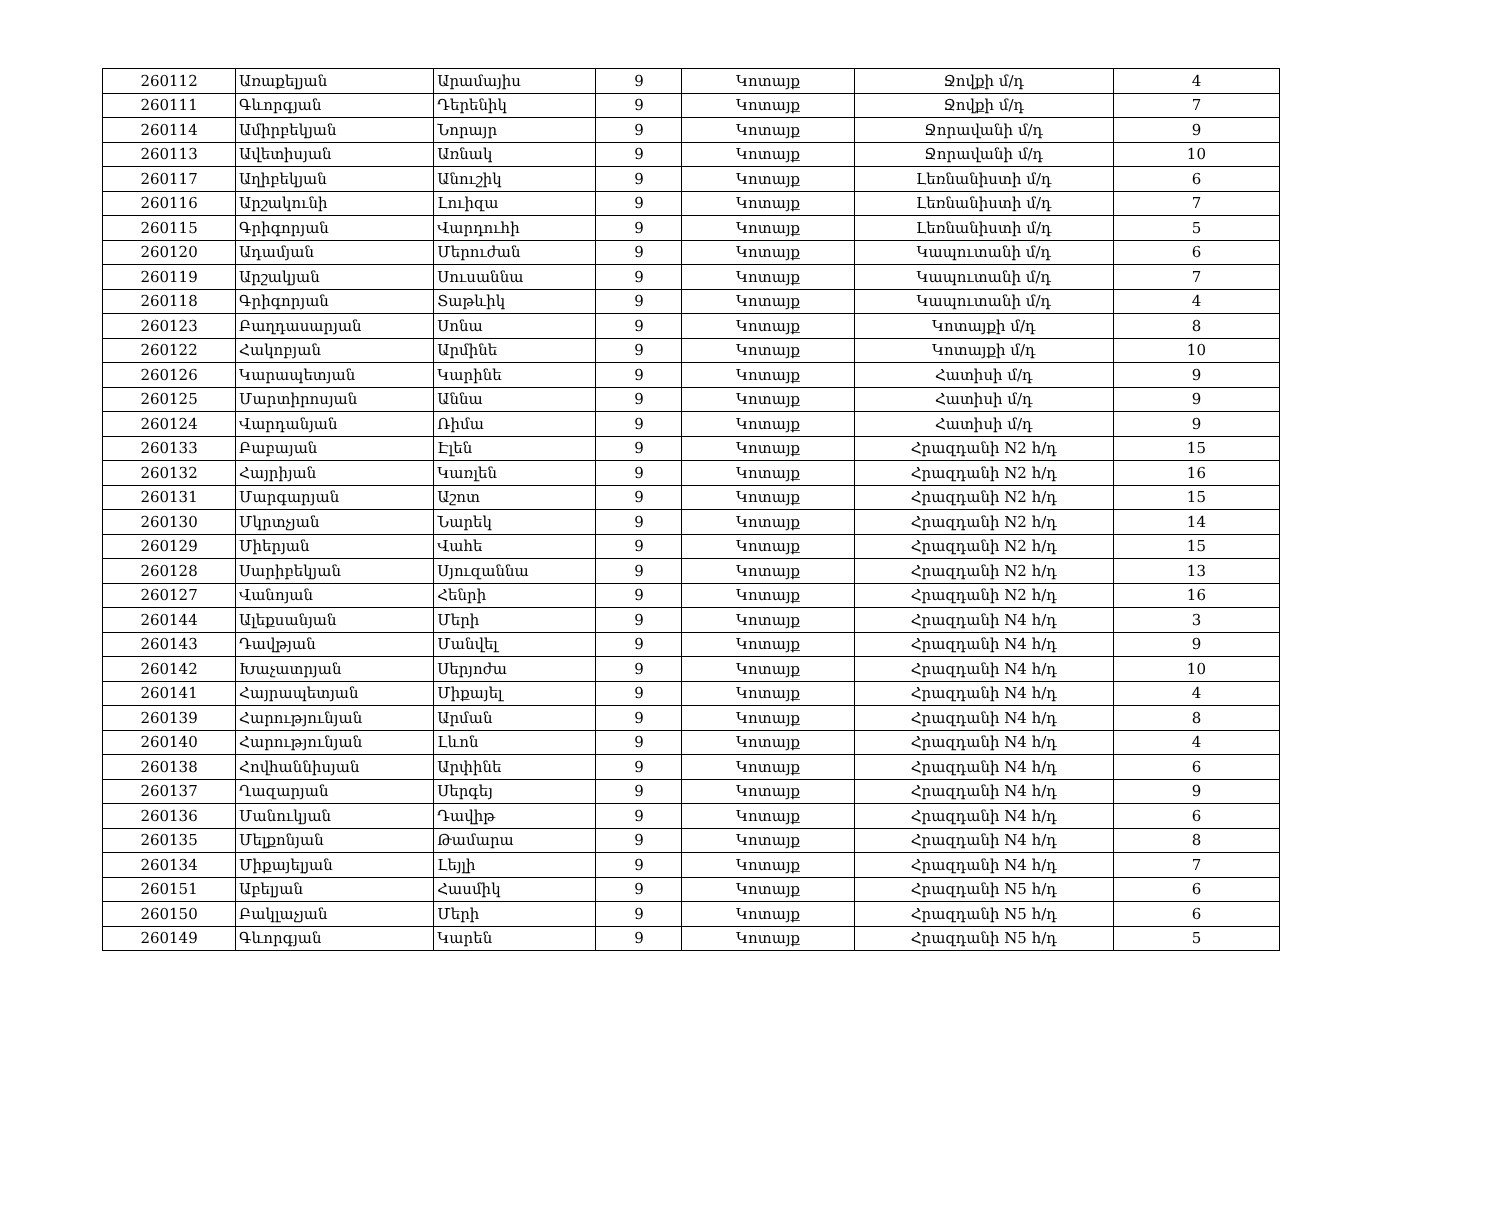| 260112 | Առաքելյան | Արամայիս | 9 | Կոտայք | Ջովքի մ/դ | 4 |
| 260111 | Գևորգյան | Դերենիկ | 9 | Կոտայք | Ջովքի մ/դ | 7 |
| 260114 | Ամիրբեկյան | Նորայր | 9 | Կոտայք | Ջորավանի մ/դ | 9 |
| 260113 | Ավետիսյան | Առնակ | 9 | Կոտայք | Ջորավանի մ/դ | 10 |
| 260117 | Աղիբեկյան | Անուշիկ | 9 | Կոտայք | Լեռնանիստի մ/դ | 6 |
| 260116 | Արշակունի | Լուիզա | 9 | Կոտայք | Լեռնանիստի մ/դ | 7 |
| 260115 | Գրիգորյան | Վարդուհի | 9 | Կոտայք | Լեռնանիստի մ/դ | 5 |
| 260120 | Ադամյան | Մերուժան | 9 | Կոտայք | Կապուտանի մ/դ | 6 |
| 260119 | Արշակյան | Սուսաննա | 9 | Կոտայք | Կապուտանի մ/դ | 7 |
| 260118 | Գրիգորյան | Տաթևիկ | 9 | Կոտայք | Կապուտանի մ/դ | 4 |
| 260123 | Բաղդասարյան | Սոնա | 9 | Կոտայք | Կոտայքի մ/դ | 8 |
| 260122 | Հակոբյան | Արմինե | 9 | Կոտայք | Կոտայքի մ/դ | 10 |
| 260126 | Կարապետյան | Կարինե | 9 | Կոտայք | Հատիսի մ/դ | 9 |
| 260125 | Մարտիրոսյան | Աննա | 9 | Կոտայք | Հատիսի մ/դ | 9 |
| 260124 | Վարդանյան | Ռիմա | 9 | Կոտայք | Հատիսի մ/դ | 9 |
| 260133 | Բաբայան | Էլեն | 9 | Կոտայք | Հրազդանի N2 հ/դ | 15 |
| 260132 | Հայրիյան | Կառլեն | 9 | Կոտայք | Հրազդանի N2 հ/դ | 16 |
| 260131 | Մարգարյան | Աշոտ | 9 | Կոտայք | Հրազդանի N2 հ/դ | 15 |
| 260130 | Մկրտչյան | Նարեկ | 9 | Կոտայք | Հրազդանի N2 հ/դ | 14 |
| 260129 | Միերյան | Վահե | 9 | Կոտայք | Հրազդանի N2 հ/դ | 15 |
| 260128 | Սարիբեկյան | Սյուզաննա | 9 | Կոտայք | Հրազդանի N2 հ/դ | 13 |
| 260127 | Վանոյան | Հենրի | 9 | Կոտայք | Հրազդանի N2 հ/դ | 16 |
| 260144 | Ալեքսանյան | Մերի | 9 | Կոտայք | Հրազդանի N4 հ/դ | 3 |
| 260143 | Դավթյան | Մանվել | 9 | Կոտայք | Հրազդանի N4 հ/դ | 9 |
| 260142 | Խաչատրյան | Սերյոժա | 9 | Կոտայք | Հրազդանի N4 հ/դ | 10 |
| 260141 | Հայրապետյան | Միքայել | 9 | Կոտայք | Հրազդանի N4 հ/դ | 4 |
| 260139 | Հարությունյան | Արման | 9 | Կոտայք | Հրազդանի N4 հ/դ | 8 |
| 260140 | Հարությունյան | Լևոն | 9 | Կոտայք | Հրազդանի N4 հ/դ | 4 |
| 260138 | Հովհաննիսյան | Արփինե | 9 | Կոտայք | Հրազդանի N4 հ/դ | 6 |
| 260137 | Ղազարյան | Սերգեյ | 9 | Կոտայք | Հրազդանի N4 հ/դ | 9 |
| 260136 | Մանուկյան | Դավիթ | 9 | Կոտայք | Հրազդանի N4 հ/դ | 6 |
| 260135 | Մելքոնյան | Թամարա | 9 | Կոտայք | Հրազդանի N4 հ/դ | 8 |
| 260134 | Միքայելյան | Լեյլի | 9 | Կոտայք | Հրազդանի N4 հ/դ | 7 |
| 260151 | Աբելյան | Հասմիկ | 9 | Կոտայք | Հրազդանի N5 հ/դ | 6 |
| 260150 | Բակլաչյան | Մերի | 9 | Կոտայք | Հրազդանի N5 հ/դ | 6 |
| 260149 | Գևորգյան | Կարեն | 9 | Կոտայք | Հրազդանի N5 հ/դ | 5 |